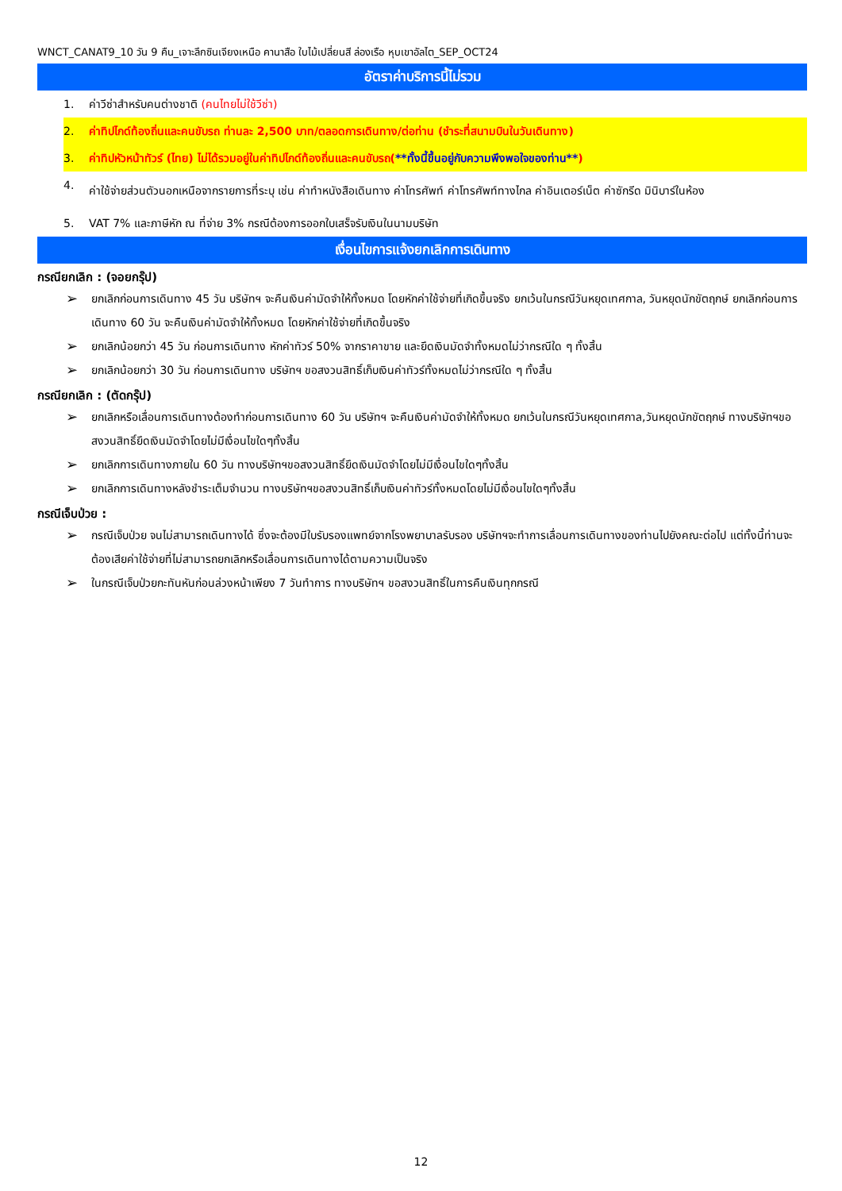WNCT_CANAT9_10 วัน 9 คืน_เจาะลึกซินเจียงเหนือ คานาสือ ใบไม้เปลี่ยนสี ล่องเรือ หุบเขาอัลไต_SEP_OCT24
อัตราค่าบริการนี้ไม่รวม
1. ค่าวีซ่าสำหรับคนต่างชาติ (คนไทยไม่ใช้วีซ่า)
2. ค่าทิปไกด์ท้องถิ่นและคนขับรถ ท่านละ 2,500 บาท/ตลอดการเดินทาง/ต่อท่าน (ชำระที่สนามบินในวันเดินทาง)
3. ค่าทิปหัวหน้าทัวร์ (ไทย) ไม่ได้รวมอยู่ในค่าทิปไกด์ท้องถิ่นและคนขับรถ(**ทั้งนี้ขึ้นอยู่กับความพึงพอใจของท่าน**)
4. ค่าใช้จ่ายส่วนตัวนอกเหนือจากรายการที่ระบุ เช่น ค่าทำหนังสือเดินทาง ค่าโทรศัพท์ ค่าโทรศัพท์ทางไกล ค่าอินเตอร์เน็ต ค่าซักรีด มินิบาร์ในห้อง
5. VAT 7% และภาษีหัก ณ ที่จ่าย 3% กรณีต้องการออกใบเสร็จรับเงินในนามบริษัท
เงื่อนไขการแจ้งยกเลิกการเดินทาง
กรณียกเลิก : (จอยกรุ๊ป)
➢ ยกเลิกก่อนการเดินทาง 45 วัน บริษัทฯ จะคืนเงินค่ามัดจำให้ทั้งหมด โดยหักค่าใช้จ่ายที่เกิดขึ้นจริง ยกเว้นในกรณีวันหยุดเทศกาล, วันหยุดนักขัตฤกษ์ ยกเลิกก่อนการเดินทาง 60 วัน จะคืนเงินค่ามัดจำให้ทั้งหมด โดยหักค่าใช้จ่ายที่เกิดขึ้นจริง
➢ ยกเลิกน้อยกว่า 45 วัน ก่อนการเดินทาง หักค่าทัวร์ 50% จากราคาขาย และยึดเงินมัดจำทั้งหมดไม่ว่ากรณีใด ๆ ทั้งสิ้น
➢ ยกเลิกน้อยกว่า 30 วัน ก่อนการเดินทาง บริษัทฯ ขอสงวนสิทธิ์เก็บเงินค่าทัวร์ทั้งหมดไม่ว่ากรณีใด ๆ ทั้งสิ้น
กรณียกเลิก : (ตัดกรุ๊ป)
➢ ยกเลิกหรือเลื่อนการเดินทางต้องทำก่อนการเดินทาง 60 วัน บริษัทฯ จะคืนเงินค่ามัดจำให้ทั้งหมด ยกเว้นในกรณีวันหยุดเทศกาล,วันหยุดนักขัตฤกษ์ ทางบริษัทฯขอสงวนสิทธิ์ยึดเงินมัดจำโดยไม่มีเงื่อนไขใดๆทั้งสิ้น
➢ ยกเลิกการเดินทางภายใน 60 วัน ทางบริษัทฯขอสงวนสิทธิ์ยึดเงินมัดจำโดยไม่มีเงื่อนไขใดๆทั้งสิ้น
➢ ยกเลิกการเดินทางหลังชำระเต็มจำนวน ทางบริษัทฯขอสงวนสิทธิ์เก็บเงินค่าทัวร์ทั้งหมดโดยไม่มีเงื่อนไขใดๆทั้งสิ้น
กรณีเจ็บป่วย :
➢ กรณีเจ็บป่วย จนไม่สามารถเดินทางได้ ซึ่งจะต้องมีใบรับรองแพทย์จากโรงพยาบาลรับรอง บริษัทฯจะทำการเลื่อนการเดินทางของท่านไปยังคณะต่อไป แต่ทั้งนี้ท่านจะต้องเสียค่าใช้จ่ายที่ไม่สามารถยกเลิกหรือเลื่อนการเดินทางได้ตามความเป็นจริง
➢ ในกรณีเจ็บป่วยกะทันหันก่อนล่วงหน้าเพียง 7 วันทำการ ทางบริษัทฯ ขอสงวนสิทธิ์ในการคืนเงินทุกกรณี
12